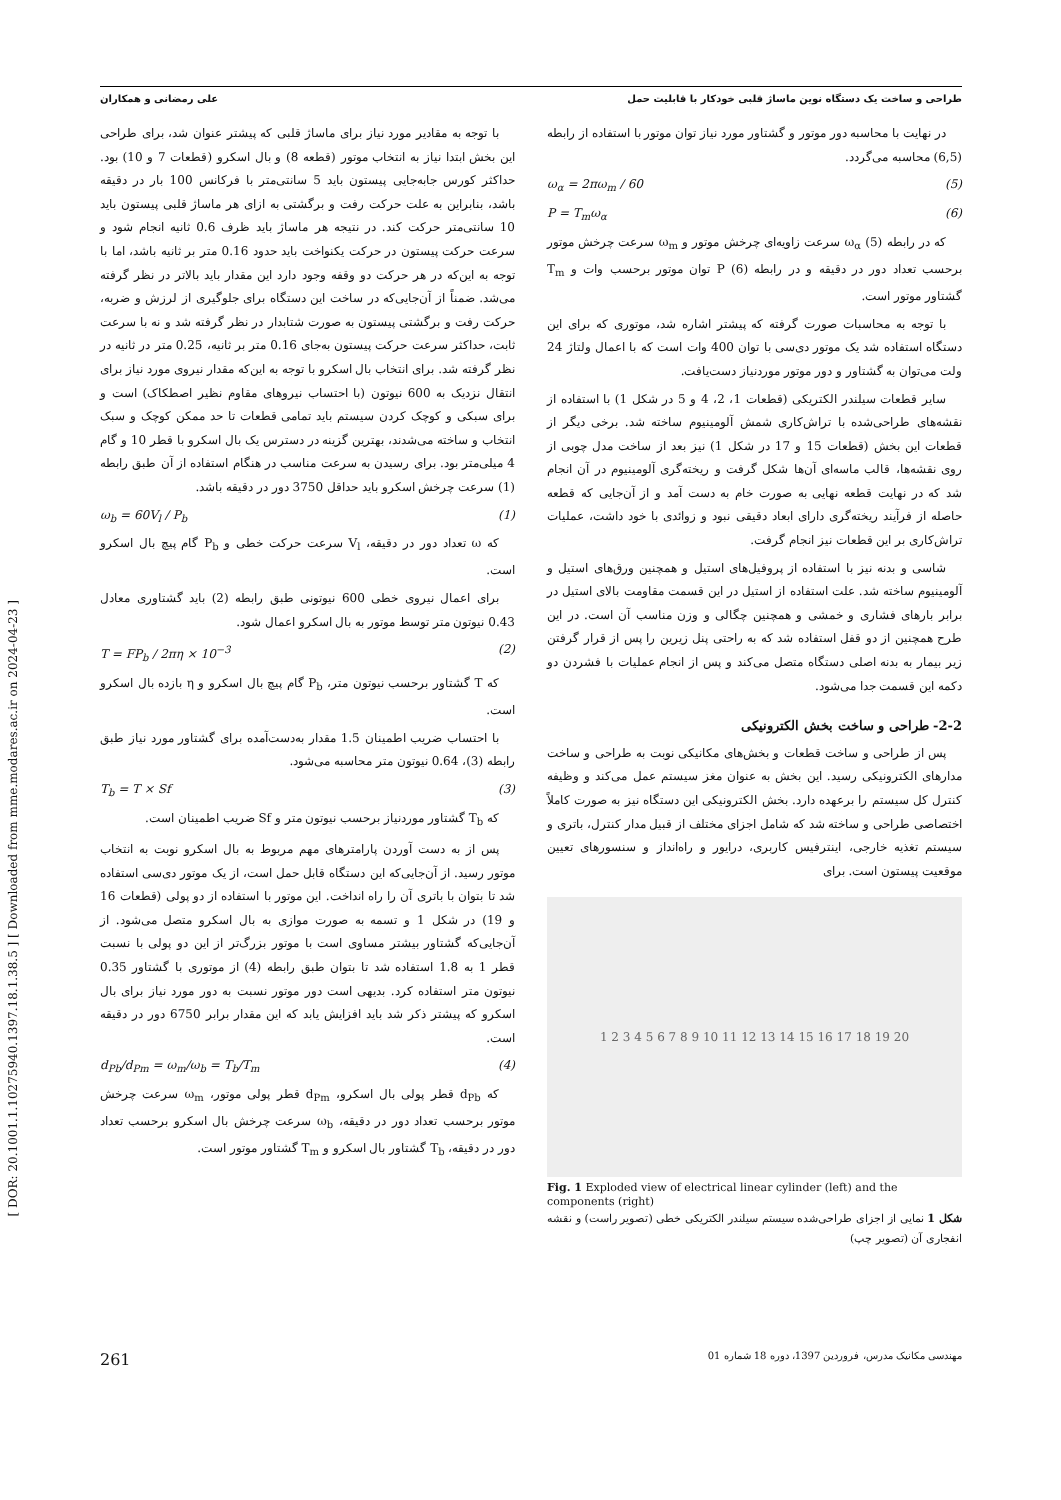[ DOR: 20.1001.1.10275940.1397.18.1.38.5 ] [ Downloaded from mme.modares.ac.ir on 2024-04-23 ]
طراحی و ساخت یک دستگاه نوین ماساژ قلبی خودکار با قابلیت حمل علی رمضانی و همکاران
با توجه به مقادیر مورد نیاز برای ماساژ قلبی که پیشتر عنوان شد، برای طراحی این بخش ابتدا نیاز به انتخاب موتور (قطعه 8) و بال اسکرو (قطعات 7 و 10) بود. حداکثر کورس جابه‌جایی پیستون باید 5 سانتی‌متر با فرکانس 100 بار در دقیقه باشد، بنابراین به علت حرکت رفت و برگشتی به ازای هر ماساژ قلبی پیستون باید 10 سانتی‌متر حرکت کند. در نتیجه هر ماساژ باید ظرف 0.6 ثانیه انجام شود و سرعت حرکت پیستون در حرکت یکنواخت باید حدود 0.16 متر بر ثانیه باشد، اما با توجه به این‌که در هر حرکت دو وقفه وجود دارد این مقدار باید بالاتر در نظر گرفته می‌شد. ضمناً از آن‌جایی‌که در ساخت این دستگاه برای جلوگیری از لرزش و ضربه، حرکت رفت و برگشتی پیستون به صورت شتابدار در نظر گرفته شد و نه با سرعت ثابت، حداکثر سرعت حرکت پیستون به‌جای 0.16 متر بر ثانیه، 0.25 متر در ثانیه در نظر گرفته شد. برای انتخاب بال اسکرو با توجه به این‌که مقدار نیروی مورد نیاز برای انتقال نزدیک به 600 نیوتون (با احتساب نیروهای مقاوم نظیر اصطکاک) است و برای سبکی و کوچک کردن سیستم باید تمامی قطعات تا حد ممکن کوچک و سبک انتخاب و ساخته می‌شدند، بهترین گزینه در دسترس یک بال اسکرو با قطر 10 و گام 4 میلی‌متر بود. برای رسیدن به سرعت مناسب در هنگام استفاده از آن طبق رابطه (1) سرعت چرخش اسکرو باید حداقل 3750 دور در دقیقه باشد.
ω<sub>b</sub> = 60V<sub>l</sub> / P<sub>b</sub> (1)
که ω تعداد دور در دقیقه، V<sub>l</sub> سرعت حرکت خطی و P<sub>b</sub> گام پیچ بال اسکرو است.
برای اعمال نیروی خطی 600 نیوتونی طبق رابطه (2) باید گشتاوری معادل 0.43 نیوتون متر توسط موتور به بال اسکرو اعمال شود.
T = FP<sub>b</sub> / 2πη × 10<sup>−3</sup> (2)
که T گشتاور برحسب نیوتون متر، P<sub>b</sub> گام پیچ بال اسکرو و η بازده بال اسکرو است.
با احتساب ضریب اطمینان 1.5 مقدار به‌دست‌آمده برای گشتاور مورد نیاز طبق رابطه (3)، 0.64 نیوتون متر محاسبه می‌شود.
T<sub>b</sub> = T × Sf (3)
که T<sub>b</sub> گشتاور موردنیاز برحسب نیوتون متر و Sf ضریب اطمینان است.
پس از به دست آوردن پارامترهای مهم مربوط به بال اسکرو نوبت به انتخاب موتور رسید. از آن‌جایی‌که این دستگاه قابل حمل است، از یک موتور دی‌سی استفاده شد تا بتوان با باتری آن را راه انداخت. این موتور با استفاده از دو پولی (قطعات 16 و 19) در شکل 1 و تسمه به صورت موازی به بال اسکرو متصل می‌شود. از آن‌جایی‌که گشتاور بیشتر مساوی است با موتور بزرگ‌تر از این دو پولی با نسبت قطر 1 به 1.8 استفاده شد تا بتوان طبق رابطه (4) از موتوری با گشتاور 0.35 نیوتون متر استفاده کرد. بدیهی است دور موتور نسبت به دور مورد نیاز برای بال اسکرو که پیشتر ذکر شد باید افزایش یابد که این مقدار برابر 6750 دور در دقیقه است.
d<sub>Pb</sub>/d<sub>Pm</sub> = ω<sub>m</sub>/ω<sub>b</sub> = T<sub>b</sub>/T<sub>m</sub> (4)
که d<sub>Pb</sub> قطر پولی بال اسکرو، d<sub>Pm</sub> قطر پولی موتور، ω<sub>m</sub> سرعت چرخش موتور برحسب تعداد دور در دقیقه، ω<sub>b</sub> سرعت چرخش بال اسکرو برحسب تعداد دور در دقیقه، T<sub>b</sub> گشتاور بال اسکرو و T<sub>m</sub> گشتاور موتور است.
در نهایت با محاسبه دور موتور و گشتاور مورد نیاز توان موتور با استفاده از رابطه (6,5) محاسبه می‌گردد.
ω<sub>α</sub> = 2πω<sub>m</sub> / 60 (5)
P = T<sub>m</sub>ω<sub>α</sub> (6)
که در رابطه (5) ω<sub>α</sub> سرعت زاویه‌ای چرخش موتور و ω<sub>m</sub> سرعت چرخش موتور برحسب تعداد دور در دقیقه و در رابطه (6) P توان موتور برحسب وات و T<sub>m</sub> گشتاور موتور است.
با توجه به محاسبات صورت گرفته که پیشتر اشاره شد، موتوری که برای این دستگاه استفاده شد یک موتور دی‌سی با توان 400 وات است که با اعمال ولتاژ 24 ولت می‌توان به گشتاور و دور موتور موردنیاز دست‌یافت.
سایر قطعات سیلندر الکتریکی (قطعات 1، 2، 4 و 5 در شکل 1) با استفاده از نقشه‌های طراحی‌شده با تراش‌کاری شمش آلومینیوم ساخته شد. برخی دیگر از قطعات این بخش (قطعات 15 و 17 در شکل 1) نیز بعد از ساخت مدل چوبی از روی نقشه‌ها، قالب ماسه‌ای آن‌ها شکل گرفت و ریخته‌گری آلومینیوم در آن انجام شد که در نهایت قطعه نهایی به صورت خام به دست آمد و از آن‌جایی که قطعه حاصله از فرآیند ریخته‌گری دارای ابعاد دقیقی نبود و زوائدی با خود داشت، عملیات تراش‌کاری بر این قطعات نیز انجام گرفت.
شاسی و بدنه نیز با استفاده از پروفیل‌های استیل و همچنین ورق‌های استیل و آلومینیوم ساخته شد. علت استفاده از استیل در این قسمت مقاومت بالای استیل در برابر بارهای فشاری و خمشی و همچنین چگالی و وزن مناسب آن است. در این طرح همچنین از دو قفل استفاده شد که به راحتی پنل زیرین را پس از قرار گرفتن زیر بیمار به بدنه اصلی دستگاه متصل می‌کند و پس از انجام عملیات با فشردن دو دکمه این قسمت جدا می‌شود.
2-2- طراحی و ساخت بخش الکترونیکی
پس از طراحی و ساخت قطعات و بخش‌های مکانیکی نوبت به طراحی و ساخت مدارهای الکترونیکی رسید. این بخش به عنوان مغز سیستم عمل می‌کند و وظیفه کنترل کل سیستم را برعهده دارد. بخش الکترونیکی این دستگاه نیز به صورت کاملاً اختصاصی طراحی و ساخته شد که شامل اجزای مختلف از قبیل مدار کنترل، باتری و سیستم تغذیه خارجی، اینترفیس کاربری، درایور و راه‌انداز و سنسورهای تعیین موقعیت پیستون است. برای
1 2 3 4 5 6 7 8 9 10 11 12 13 14 15 16 17 18 19 20
Fig. 1 Exploded view of electrical linear cylinder (left) and the components (right)
شکل 1 نمایی از اجزای طراحی‌شده سیستم سیلندر الکتریکی خطی (تصویر راست) و نقشه انفجاری آن (تصویر چپ)
مهندسی مکانیک مدرس، فروردین 1397، دوره 18 شماره 01 261